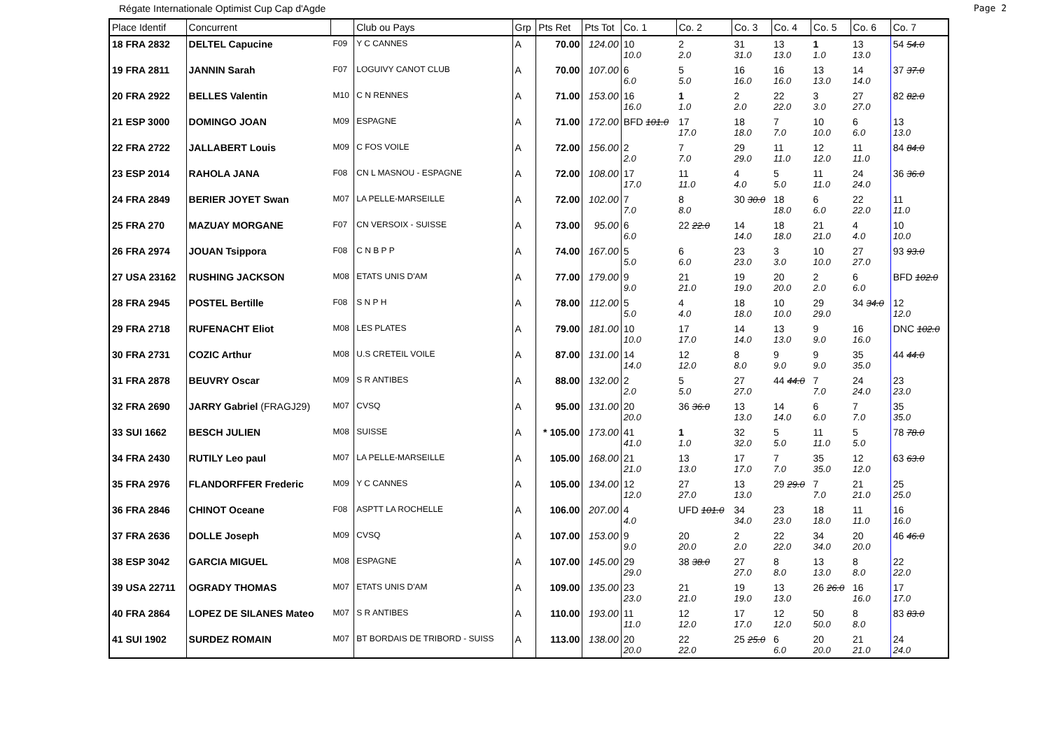Régate Internationale Optimist Cup Cap d'Agde Page 2
| Place Identif | Concurrent | | Club ou Pays | Grp | Pts Ret | Pts Tot | Co. 1 | Co. 2 | Co. 3 | Co. 4 | Co. 5 | Co. 6 | Co. 7 |
| --- | --- | --- | --- | --- | --- | --- | --- | --- | --- | --- | --- | --- | --- |
| 18 FRA 2832 | DELTEL Capucine | F09 | Y C CANNES | A | 70.00 | 124.00 | 10 10.0 | 2 2.0 | 31 31.0 | 13 13.0 | 1 1.0 | 13 13.0 | 54 54.0 |
| 19 FRA 2811 | JANNIN Sarah | F07 | LOGUIVY CANOT CLUB | A | 70.00 | 107.00 | 6 6.0 | 5 5.0 | 16 16.0 | 16 16.0 | 13 13.0 | 14 14.0 | 37 37.0 |
| 20 FRA 2922 | BELLES Valentin | M10 | C N RENNES | A | 71.00 | 153.00 | 16 16.0 | 1 1.0 | 2 2.0 | 22 22.0 | 3 3.0 | 27 27.0 | 82 82.0 |
| 21 ESP 3000 | DOMINGO JOAN | M09 | ESPAGNE | A | 71.00 | 172.00 | BFD 101.0 | 17 17.0 | 18 18.0 | 7 7.0 | 10 10.0 | 6 6.0 | 13 13.0 |
| 22 FRA 2722 | JALLABERT Louis | M09 | C FOS VOILE | A | 72.00 | 156.00 | 2 2.0 | 7 7.0 | 29 29.0 | 11 11.0 | 12 12.0 | 11 11.0 | 84 84.0 |
| 23 ESP 2014 | RAHOLA JANA | F08 | CN L MASNOU - ESPAGNE | A | 72.00 | 108.00 | 17 17.0 | 11 11.0 | 4 4.0 | 5 5.0 | 11 11.0 | 24 24.0 | 36 36.0 |
| 24 FRA 2849 | BERIER JOYET Swan | M07 | LA PELLE-MARSEILLE | A | 72.00 | 102.00 | 7 7.0 | 8 8.0 | 30 30.0 | 18 18.0 | 6 6.0 | 22 22.0 | 11 11.0 |
| 25 FRA 270 | MAZUAY MORGANE | F07 | CN VERSOIX - SUISSE | A | 73.00 | 95.00 | 6 6.0 | 22 22.0 | 14 14.0 | 18 18.0 | 21 21.0 | 4 4.0 | 10 10.0 |
| 26 FRA 2974 | JOUAN Tsippora | F08 | C N B P P | A | 74.00 | 167.00 | 5 5.0 | 6 6.0 | 23 23.0 | 3 3.0 | 10 10.0 | 27 27.0 | 93 93.0 |
| 27 USA 23162 | RUSHING JACKSON | M08 | ETATS UNIS D'AM | A | 77.00 | 179.00 | 9 9.0 | 21 21.0 | 19 19.0 | 20 20.0 | 2 2.0 | 6 6.0 | BFD 102.0 |
| 28 FRA 2945 | POSTEL Bertille | F08 | S N P H | A | 78.00 | 112.00 | 5 5.0 | 4 4.0 | 18 18.0 | 10 10.0 | 29 29.0 | 34 34.0 | 12 12.0 |
| 29 FRA 2718 | RUFENACHT Eliot | M08 | LES PLATES | A | 79.00 | 181.00 | 10 10.0 | 17 17.0 | 14 14.0 | 13 13.0 | 9 9.0 | 16 16.0 | DNC 102.0 |
| 30 FRA 2731 | COZIC Arthur | M08 | U.S CRETEIL VOILE | A | 87.00 | 131.00 | 14 14.0 | 12 12.0 | 8 8.0 | 9 9.0 | 9 9.0 | 35 35.0 | 44 44.0 |
| 31 FRA 2878 | BEUVRY Oscar | M09 | S R ANTIBES | A | 88.00 | 132.00 | 2 2.0 | 5 5.0 | 27 27.0 | 44 44.0 | 7 7.0 | 24 24.0 | 23 23.0 |
| 32 FRA 2690 | JARRY Gabriel (FRAGJ29) | M07 | CVSQ | A | 95.00 | 131.00 | 20 20.0 | 36 36.0 | 13 13.0 | 14 14.0 | 6 6.0 | 7 7.0 | 35 35.0 |
| 33 SUI 1662 | BESCH JULIEN | M08 | SUISSE | A | * 105.00 | 173.00 | 41 41.0 | 1 1.0 | 32 32.0 | 5 5.0 | 11 11.0 | 5 5.0 | 78 78.0 |
| 34 FRA 2430 | RUTILY Leo paul | M07 | LA PELLE-MARSEILLE | A | 105.00 | 168.00 | 21 21.0 | 13 13.0 | 17 17.0 | 7 7.0 | 35 35.0 | 12 12.0 | 63 63.0 |
| 35 FRA 2976 | FLANDORFFER Frederic | M09 | Y C CANNES | A | 105.00 | 134.00 | 12 12.0 | 27 27.0 | 13 13.0 | 29 29.0 | 7 7.0 | 21 21.0 | 25 25.0 |
| 36 FRA 2846 | CHINOT Oceane | F08 | ASPTT LA ROCHELLE | A | 106.00 | 207.00 | 4 4.0 | UFD 101.0 | 34 34.0 | 23 23.0 | 18 18.0 | 11 11.0 | 16 16.0 |
| 37 FRA 2636 | DOLLE Joseph | M09 | CVSQ | A | 107.00 | 153.00 | 9 9.0 | 20 20.0 | 2 2.0 | 22 22.0 | 34 34.0 | 20 20.0 | 46 46.0 |
| 38 ESP 3042 | GARCIA MIGUEL | M08 | ESPAGNE | A | 107.00 | 145.00 | 29 29.0 | 38 38.0 | 27 27.0 | 8 8.0 | 13 13.0 | 8 8.0 | 22 22.0 |
| 39 USA 22711 | OGRADY THOMAS | M07 | ETATS UNIS D'AM | A | 109.00 | 135.00 | 23 23.0 | 21 21.0 | 19 19.0 | 13 13.0 | 26 26.0 | 16 16.0 | 17 17.0 |
| 40 FRA 2864 | LOPEZ DE SILANES Mateo | M07 | S R ANTIBES | A | 110.00 | 193.00 | 11 11.0 | 12 12.0 | 17 17.0 | 12 12.0 | 50 50.0 | 8 8.0 | 83 83.0 |
| 41 SUI 1902 | SURDEZ ROMAIN | M07 | BT BORDAIS DE TRIBORD - SUISS | A | 113.00 | 138.00 | 20 20.0 | 22 22.0 | 25 25.0 | 6 6.0 | 20 20.0 | 21 21.0 | 24 24.0 |